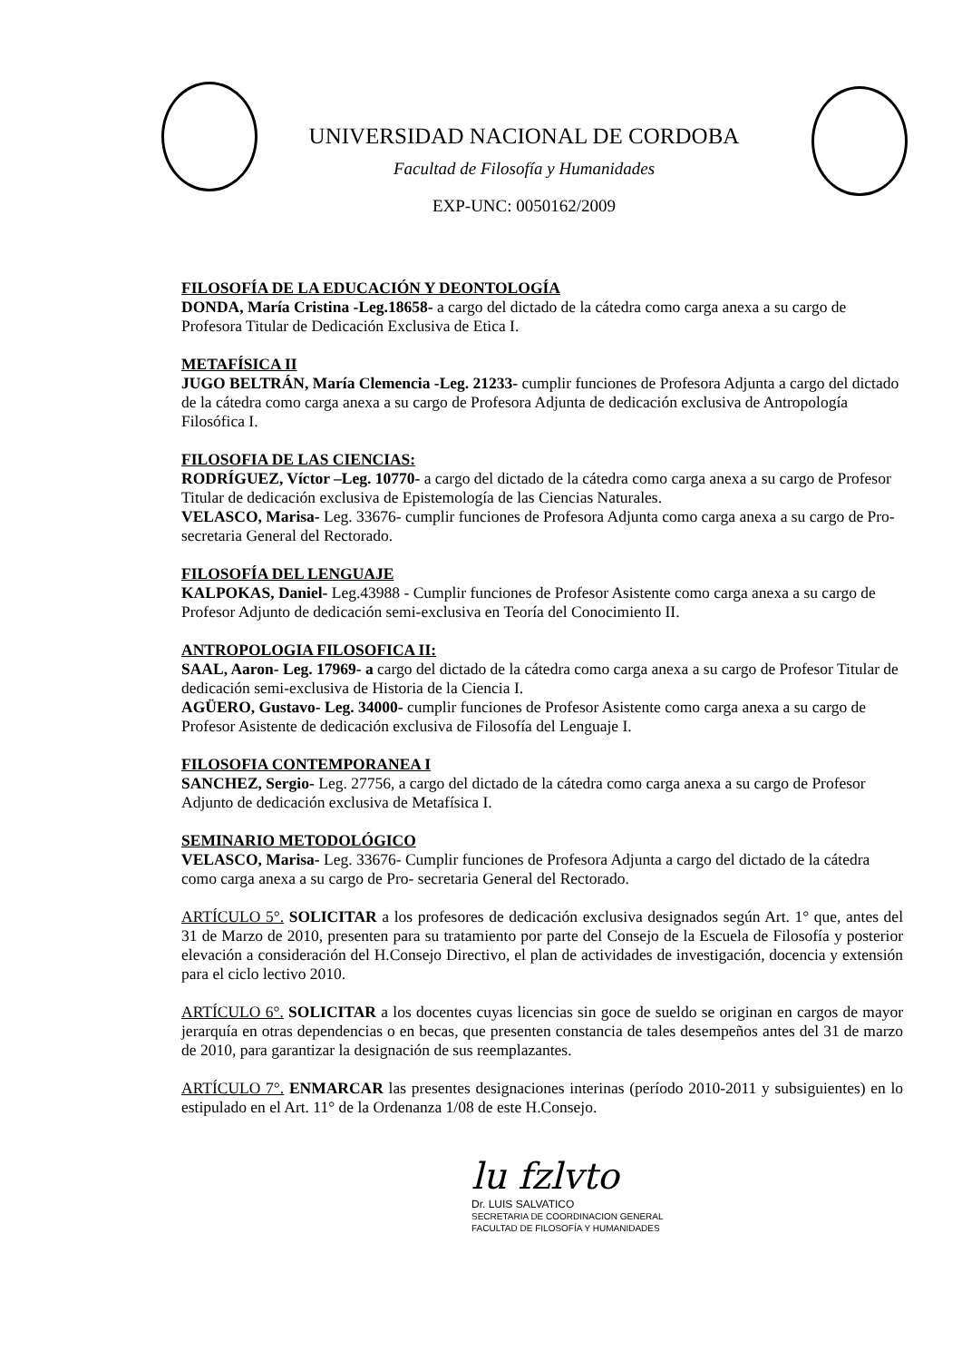UNIVERSIDAD NACIONAL DE CORDOBA
Facultad de Filosofía y Humanidades
EXP-UNC: 0050162/2009
FILOSOFÍA DE LA EDUCACIÓN Y DEONTOLOGÍA
DONDA, María Cristina -Leg.18658- a cargo del dictado de la cátedra como carga anexa a su cargo de Profesora Titular de Dedicación Exclusiva de Etica I.
METAFÍSICA II
JUGO BELTRÁN, María Clemencia -Leg. 21233- cumplir funciones de Profesora Adjunta a cargo del dictado de la cátedra como carga anexa a su cargo de Profesora Adjunta de dedicación exclusiva de Antropología Filosófica I.
FILOSOFIA DE LAS CIENCIAS:
RODRÍGUEZ, Víctor –Leg. 10770- a cargo del dictado de la cátedra como carga anexa a su cargo de Profesor Titular de dedicación exclusiva de Epistemología de las Ciencias Naturales.
VELASCO, Marisa- Leg. 33676- cumplir funciones de Profesora Adjunta como carga anexa a su cargo de Pro-secretaria General del Rectorado.
FILOSOFÍA DEL LENGUAJE
KALPOKAS, Daniel- Leg.43988 - Cumplir funciones de Profesor Asistente como carga anexa a su cargo de Profesor Adjunto de dedicación semi-exclusiva en Teoría del Conocimiento II.
ANTROPOLOGIA FILOSOFICA II:
SAAL, Aaron- Leg. 17969- a cargo del dictado de la cátedra como carga anexa a su cargo de Profesor Titular de dedicación semi-exclusiva de Historia de la Ciencia I.
AGÜERO, Gustavo- Leg. 34000- cumplir funciones de Profesor Asistente como carga anexa a su cargo de Profesor Asistente de dedicación exclusiva de Filosofía del Lenguaje I.
FILOSOFIA CONTEMPORANEA I
SANCHEZ, Sergio- Leg. 27756, a cargo del dictado de la cátedra como carga anexa a su cargo de Profesor Adjunto de dedicación exclusiva de Metafísica I.
SEMINARIO METODOLÓGICO
VELASCO, Marisa- Leg. 33676- Cumplir funciones de Profesora Adjunta a cargo del dictado de la cátedra como carga anexa a su cargo de Pro- secretaria General del Rectorado.
ARTÍCULO 5°. SOLICITAR a los profesores de dedicación exclusiva designados según Art. 1° que, antes del 31 de Marzo de 2010, presenten para su tratamiento por parte del Consejo de la Escuela de Filosofía y posterior elevación a consideración del H.Consejo Directivo, el plan de actividades de investigación, docencia y extensión para el ciclo lectivo 2010.
ARTÍCULO 6°. SOLICITAR a los docentes cuyas licencias sin goce de sueldo se originan en cargos de mayor jerarquía en otras dependencias o en becas, que presenten constancia de tales desempeños antes del 31 de marzo de 2010, para garantizar la designación de sus reemplazantes.
ARTÍCULO 7°. ENMARCAR las presentes designaciones interinas (período 2010-2011 y subsiguientes) en lo estipulado en el Art. 11° de la Ordenanza 1/08 de este H.Consejo.
lu fzlvto
Dr. LUIS SALVATICO
SECRETARIA DE COORDINACION GENERAL
FACULTAD DE FILOSOFÍA Y HUMANIDADES